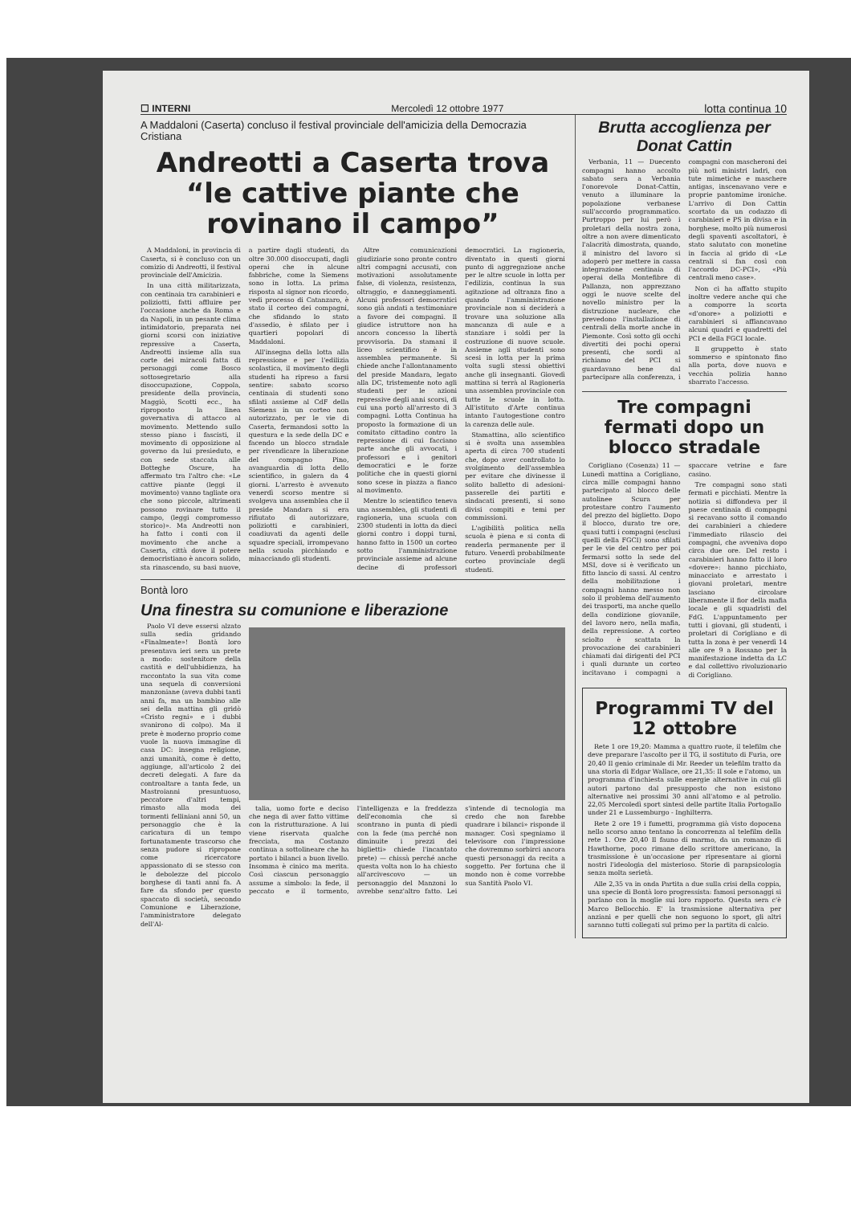☐ INTERNI Mercoledì 12 ottobre 1977 lotta continua 10
A Maddaloni (Caserta) concluso il festival provinciale dell'amicizia della Democrazia Cristiana
Andreotti a Caserta trova “le cattive piante che rovinano il campo”
A Maddaloni, in provincia di Caserta, si è concluso con un comizio di Andreotti, il festival provinciale dell'Amicizia.
In una città militarizzata, con centinaia tra carabinieri e poliziotti, fatti affluire per l'occasione anche da Roma e da Napoli, in un pesante clima intimidatorio, preparata nei giorni scorsi con iniziative repressive a Caserta, Andreotti insieme alla sua corte dei miracoli fatta di personaggi come Bosco sottosegretario alla disoccupazione, Coppola, presidente della provincia, Maggiò, Scotti ecc., ha riproposto la linea governativa di attacco al movimento. Mettendo sullo stesso piano i fascisti, il movimento di opposizione al governo da lui presieduto, e con sede staccata alle Botteghe Oscure, ha affermato tra l'altro che: «Le cattive piante (leggi il movimento) vanno tagliate ora che sono piccole, altrimenti possono rovinare tutto il campo, (leggi compromesso storico)». Ma Andreotti non ha fatto i conti con il movimento che anche a Caserta, città dove il potere democristiano è ancora solido, sta rinascendo, su basi nuove, a partire dagli studenti, da oltre 30.000 disoccupati, dagli operai che in alcune fabbriche, come la Siemens sono in lotta. La prima risposta al signor non ricordo, vedi processo di Catanzaro, è stato il corteo dei compagni, che sfidando lo stato d'assedio, è sfilato per i quartieri popolari di Maddaloni.
All'insegna della lotta alla repressione e per l'edilizia scolastica, il movimento degli studenti ha ripreso a farsi sentire: sabato scorso centinaia di studenti sono sfilati assieme al CdF della Siemens in un corteo non autorizzato, per le vie di Caserta, fermandosi sotto la questura e la sede della DC e facendo un blocco stradale per rivendicare la liberazione del compagno Pino, avanguardia di lotta dello scientifico, in galera da 4 giorni. L'arresto è avvenuto venerdì scorso mentre si svolgeva una assemblea che il preside Mandara si era rifiutato di autorizzare, poliziotti e carabinieri, coadiuvati da agenti delle squadre speciali, irrompevano nella scuola picchiando e minacciando gli studenti.
Altre comunicazioni giudiziarie sono pronte contro altri compagni accusati, con motivazioni assolutamente false, di violenza, resistenza, oltraggio, e danneggiamenti. Alcuni professori democratici sono già andati a testimoniare a favore dei compagni. Il giudice istruttore non ha ancora concesso la libertà provvisoria. Da stamani il liceo scientifico è in assemblea permanente. Si chiede anche l'allontanamento del preside Mandara, legato alla DC, tristemente noto agli studenti per le azioni repressive degli anni scorsi, di cui una portò all'arresto di 3 compagni. Lotta Continua ha proposto la formazione di un comitato cittadino contro la repressione di cui facciano parte anche gli avvocati, i professori e i genitori democratici e le forze politiche che in questi giorni sono scese in piazza a fianco al movimento.
Mentre lo scientifico teneva una assemblea, gli studenti di ragioneria, una scuola con 2300 studenti in lotta da dieci giorni contro i doppi turni, hanno fatto in 1500 un corteo sotto l'amministrazione provinciale assieme ad alcune decine di professori democratici. La ragioneria, diventato in questi giorni punto di aggregazione anche per le altre scuole in lotta per l'edilizia, continua la sua agitazione ad oltranza fino a quando l'amministrazione provinciale non si deciderà a trovare una soluzione alla mancanza di aule e a stanziare i soldi per la costruzione di nuove scuole. Assieme agli studenti sono scesi in lotta per la prima volta sugli stessi obiettivi anche gli insegnanti. Giovedì mattina si terrà al Ragioneria una assemblea provinciale con tutte le scuole in lotta. All'istituto d'Arte continua intanto l'autogestione contro la carenza delle aule.
Stamattina, allo scientifico si è svolta una assemblea aperta di circa 700 studenti che, dopo aver controllato lo svolgimento dell'assemblea per evitare che divinesse il solito balletto di adesioni-passerelle dei partiti e sindacati presenti, si sono divisi compiti e temi per commissioni.
L'agibilità politica nella scuola è piena e si conta di renderla permanente per il futuro. Venerdì probabilmente corteo provinciale degli studenti.
Bontà loro
Una finestra su comunione e liberazione
Paolo VI deve essersi alzato sulla sedia gridando «Finalmente»! Bontà loro presentava ieri sera un prete a modo: sostenitore della castità e dell'ubbidienza, ha raccontato la sua vita come una sequela di conversioni manzoniane (aveva dubbi tanti anni fa, ma un bambino alle sei della mattina gli gridò «Cristo regni» e i dubbi svanirono di colpo). Ma il prete è moderno proprio come vuole la nuova immagine di casa DC: insegna religione, anzi umanità, come è detto, aggiunge, all'articolo 2 dei decreti delegati. A fare da controaltare a tanta fede, un Mastroianni presuntuoso, peccatore d'altri tempi, rimasto alla moda dei tormenti felliniani anni 50, un personaggio che è la caricatura di un tempo fortunatamente trascorso che senza pudore si ripropone come ricercatore appassionato di se stesso con le debolezze del piccolo borghese di tanti anni fa. A fare da sfondo per questo spaccato di società, secondo Comunione e Liberazione, l'amministratore delegato dell'Al-
talia, uomo forte e deciso che nega di aver fatto vittime con la ristrutturazione. A lui viene riservata qualche frecciata, ma Costanzo continua a sottolineare che ha portato i bilanci a buon livello. Insomma è cinico ma merita. Così ciascun personaggio assume a simbolo: la fede, il peccato e il tormento, l'intelligenza e la freddezza dell'economia che si scontrano in punta di piedi con la fede (ma perché non diminuite i prezzi dei biglietti» chiede l'incantato prete) — chissà perché anche questa volta non lo ha chiesto all'arcivescovo — un personaggio del Manzoni lo avrebbe senz'altro fatto. Lei s'intende di tecnologia ma credo che non farebbe quadrare i bilanci» risponde il manager. Così spegniamo il televisore con l'impressione che dovremmo sorbirci ancora questi personaggi da recita a soggetto. Per fortuna che il mondo non è come vorrebbe sua Santità Paolo VI.
Brutta accoglienza per Donat Cattin
Verbania, 11 — Duecento compagni hanno accolto sabato sera a Verbania l'onorevole Donat-Cattin, venuto a illuminare la popolazione verbanese sull'accordo programmatico. Purtroppo per lui però i proletari della nostra zona, oltre a non avere dimenticato l'alacrità dimostrata, quando, il ministro del lavoro si adoperò per mettere in cassa integrazione centinaia di operai della Montefibre di Pallanza, non apprezzano oggi le nuove scelte del novello ministro per la distruzione nucleare, che prevedono l'installazione di centrali della morte anche in Piemonte. Così sotto gli occhi divertiti dei pochi operai presenti, che sordi al richiamo del PCI si guardavano bene dal partecipare alla conferenza, i compagni con mascheroni dei più noti ministri ladri, con tute mimetiche e maschere antigas, inscenavano vere e proprie pantomime ironiche. L'arrivo di Don Cattin scortato da un codazzo di carabinieri e PS in divisa e in borghese, molto più numerosi degli spaventi ascoltatori, è stato salutato con monetine in faccia al grido di «Le centrali si fan così con l'accordo DC-PCI», «Più centrali meno case».
Non ci ha affatto stupito inoltre vedere anche qui che a comporre la scorta «d'onore» a poliziotti e carabinieri si affiancavano alcuni quadri e quadretti del PCI e della FGCI locale.
Il gruppetto è stato sommerso e spintonato fino alla porta, dove nuova e vecchia polizia hanno sbarrato l'accesso.
Tre compagni fermati dopo un blocco stradale
Corigliano (Cosenza) 11 — Lunedì mattina a Corigliano, circa mille compagni hanno partecipato al blocco delle autolinee Scura per protestare contro l'aumento del prezzo del biglietto. Dopo il blocco, durato tre ore, quasi tutti i compagni (esclusi quelli della FGCI) sono sfilati per le vie del centro per poi fermarsi sotto la sede del MSI, dove si è verificato un fitto lancio di sassi. Al centro della mobilitazione i compagni hanno messo non solo il problema dell'aumento dei trasporti, ma anche quello della condizione giovanile, del lavoro nero, nella mafia, della repressione. A corteo sciolto è scattata la provocazione dei carabinieri chiamati dai dirigenti del PCI i quali durante un corteo incitavano i compagni a spaccare vetrine e fare casino.
Tre compagni sono stati fermati e picchiati. Mentre la notizia si diffondeva per il paese centinaia di compagni si recavano sotto il comando dei carabinieri a chiedere l'immediato rilascio dei compagni, che avveniva dopo circa due ore. Del resto i carabinieri hanno fatto il loro «dovere»: hanno picchiato, minacciato e arrestato i giovani proletari, mentre lasciano circolare liberamente il fior della mafia locale e gli squadristi del FdG. L'appuntamento per tutti i giovani, gli studenti, i proletari di Corigliano e di tutta la zona è per venerdì 14 alle ore 9 a Rossano per la manifestazione indetta da LC e dal collettivo rivoluzionario di Corigliano.
Programmi TV del 12 ottobre
Rete 1 ore 19,20: Mamma a quattro ruote, il telefilm che deve preparare l'ascolto per il TG, il sostituto di Furia, ore 20,40 Il genio criminale di Mr. Reeder un telefilm tratto da una storia di Edgar Wallace, ore 21,35: Il sole e l'atomo, un programma d'inchiesta sulle energie alternative in cui gli autori partono dal presupposto che non esistono alternative nei prossimi 30 anni all'atomo e al petrolio. 22,05 Mercoledì sport sintesi delle partite Italia Portogallo under 21 e Lussemburgo - Inghilterra.
Rete 2 ore 19 i fumetti, programma già visto dopocena nello scorso anno tentano la concorrenza al telefilm della rete 1. Ore 20,40 Il fauno di marmo, da un romanzo di Hawthorne, poco rimane dello scrittore americano, la trasmissione è un'occasione per ripresentare ai giorni nostri l'ideologia del misterioso. Storie di parapsicologia senza molta serietà.
Alle 2,35 va in onda Partita a due sulla crisi della coppia, una specie di Bontà loro progressista: famosi personaggi si parlano con la moglie sui loro rapporto. Questa sera c'è Marco Bellocchio. E' la trasmissione alternativa per anziani e per quelli che non seguono lo sport, gli altri saranno tutti collegati sul primo per la partita di calcio.